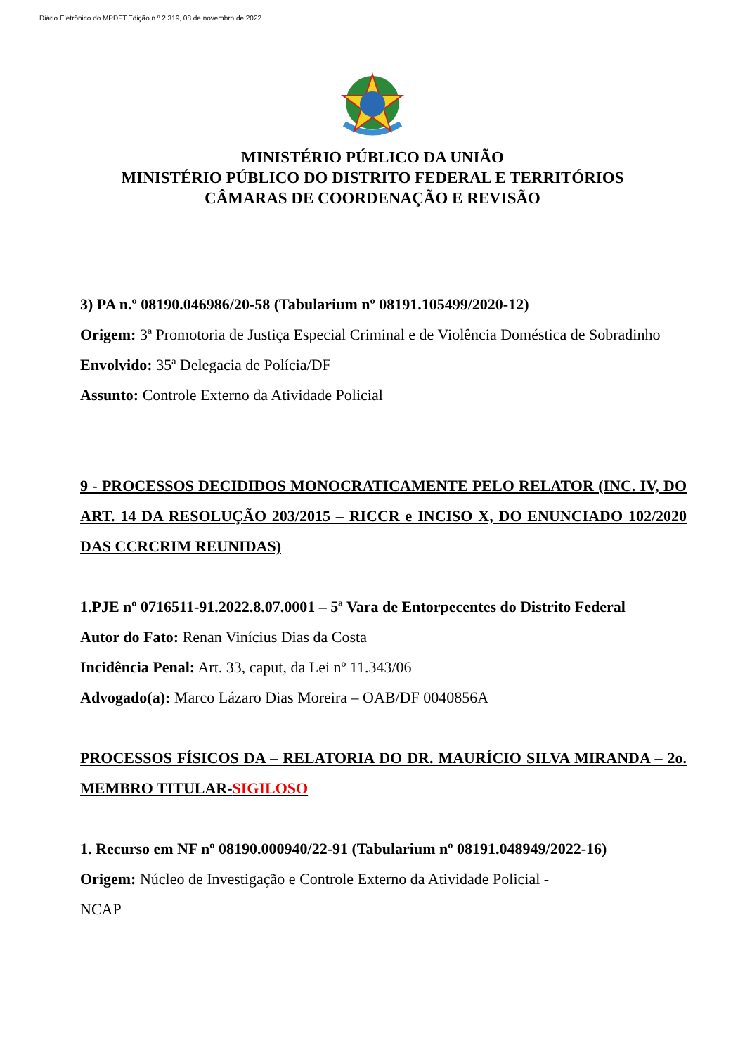Diário Eletrônico do MPDFT.Edição n.º 2.319, 08 de novembro de 2022.
MINISTÉRIO PÚBLICO DA UNIÃO
MINISTÉRIO PÚBLICO DO DISTRITO FEDERAL E TERRITÓRIOS
CÂMARAS DE COORDENAÇÃO E REVISÃO
3) PA n.º 08190.046986/20-58 (Tabularium nº 08191.105499/2020-12)
Origem: 3ª Promotoria de Justiça Especial Criminal e de Violência Doméstica de Sobradinho
Envolvido: 35ª Delegacia de Polícia/DF
Assunto: Controle Externo da Atividade Policial
9 - PROCESSOS DECIDIDOS MONOCRATICAMENTE PELO RELATOR (INC. IV, DO ART. 14 DA RESOLUÇÃO 203/2015 – RICCR e INCISO X, DO ENUNCIADO 102/2020 DAS CCRCRIM REUNIDAS)
1.PJE nº 0716511-91.2022.8.07.0001 – 5ª Vara de Entorpecentes do Distrito Federal
Autor do Fato: Renan Vinícius Dias da Costa
Incidência Penal: Art. 33, caput, da Lei nº 11.343/06
Advogado(a): Marco Lázaro Dias Moreira – OAB/DF 0040856A
PROCESSOS FÍSICOS DA – RELATORIA DO DR. MAURÍCIO SILVA MIRANDA – 2o. MEMBRO TITULAR-SIGILOSO
1. Recurso em NF nº 08190.000940/22-91 (Tabularium nº 08191.048949/2022-16)
Origem: Núcleo de Investigação e Controle Externo da Atividade Policial -
NCAP